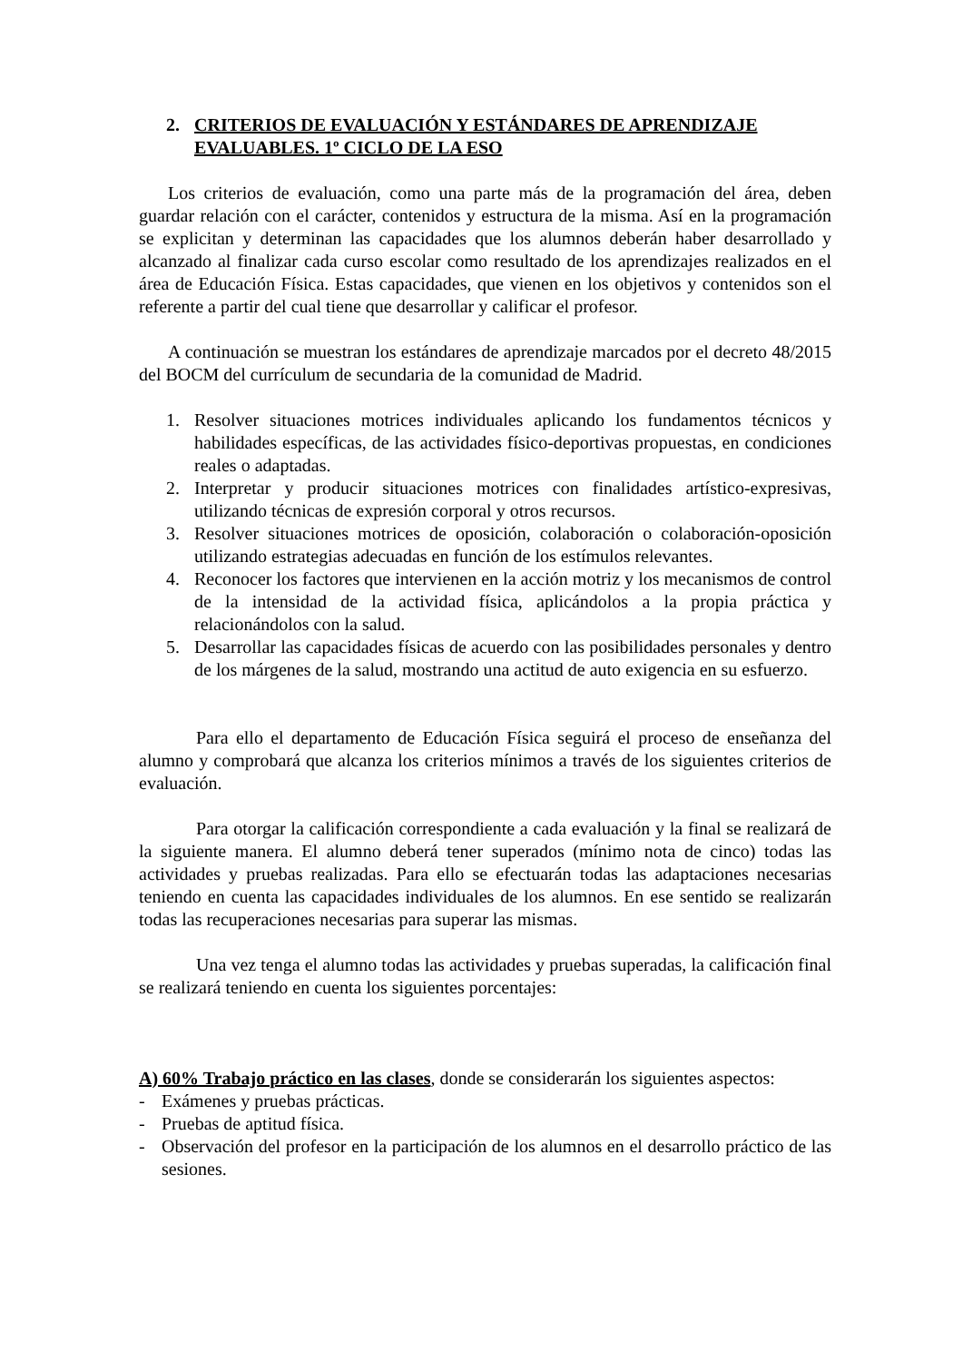2. CRITERIOS DE EVALUACIÓN Y ESTÁNDARES DE APRENDIZAJE EVALUABLES. 1º CICLO DE LA ESO
Los criterios de evaluación, como una parte más de la programación del área, deben guardar relación con el carácter, contenidos y estructura de la misma. Así en la programación se explicitan y determinan las capacidades que los alumnos deberán haber desarrollado y alcanzado al finalizar cada curso escolar como resultado de los aprendizajes realizados en el área de Educación Física. Estas capacidades, que vienen en los objetivos y contenidos son el referente a partir del cual tiene que desarrollar y calificar el profesor.
A continuación se muestran los estándares de aprendizaje marcados por el decreto 48/2015 del BOCM del currículum de secundaria de la comunidad de Madrid.
1. Resolver situaciones motrices individuales aplicando los fundamentos técnicos y habilidades específicas, de las actividades físico-deportivas propuestas, en condiciones reales o adaptadas.
2. Interpretar y producir situaciones motrices con finalidades artístico-expresivas, utilizando técnicas de expresión corporal y otros recursos.
3. Resolver situaciones motrices de oposición, colaboración o colaboración-oposición utilizando estrategias adecuadas en función de los estímulos relevantes.
4. Reconocer los factores que intervienen en la acción motriz y los mecanismos de control de la intensidad de la actividad física, aplicándolos a la propia práctica y relacionándolos con la salud.
5. Desarrollar las capacidades físicas de acuerdo con las posibilidades personales y dentro de los márgenes de la salud, mostrando una actitud de auto exigencia en su esfuerzo.
Para ello el departamento de Educación Física seguirá el proceso de enseñanza del alumno y comprobará que alcanza los criterios mínimos a través de los siguientes criterios de evaluación.
Para otorgar la calificación correspondiente a cada evaluación y la final se realizará de la siguiente manera. El alumno deberá tener superados (mínimo nota de cinco) todas las actividades y pruebas realizadas. Para ello se efectuarán todas las adaptaciones necesarias teniendo en cuenta las capacidades individuales de los alumnos. En ese sentido se realizarán todas las recuperaciones necesarias para superar las mismas.
Una vez tenga el alumno todas las actividades y pruebas superadas, la calificación final se realizará teniendo en cuenta los siguientes porcentajes:
A) 60% Trabajo práctico en las clases, donde se considerarán los siguientes aspectos:
- Exámenes y pruebas prácticas.
- Pruebas de aptitud física.
- Observación del profesor en la participación de los alumnos en el desarrollo práctico de las sesiones.